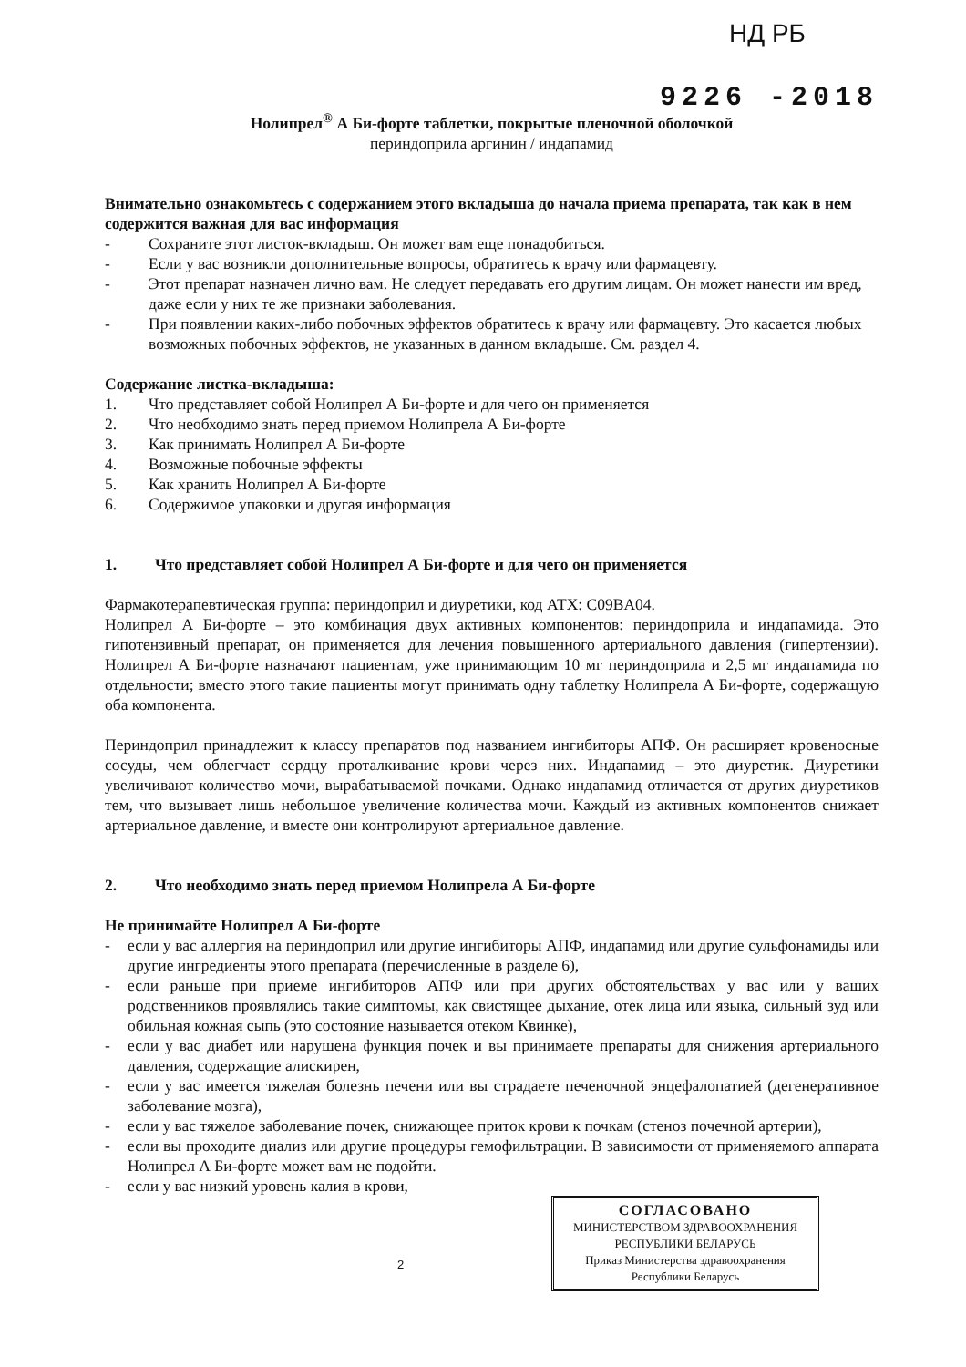НД РБ
9226 -2018
Нолипрел<sup>®</sup> А Би-форте таблетки, покрытые пленочной оболочкой
периндоприла аргинин / индапамид
Внимательно ознакомьтесь с содержанием этого вкладыша до начала приема препарата, так как в нем содержится важная для вас информация
- Сохраните этот листок-вкладыш. Он может вам еще понадобиться.
- Если у вас возникли дополнительные вопросы, обратитесь к врачу или фармацевту.
- Этот препарат назначен лично вам. Не следует передавать его другим лицам. Он может нанести им вред, даже если у них те же признаки заболевания.
- При появлении каких-либо побочных эффектов обратитесь к врачу или фармацевту. Это касается любых возможных побочных эффектов, не указанных в данном вкладыше. См. раздел 4.
Содержание листка-вкладыша:
1. Что представляет собой Нолипрел А Би-форте и для чего он применяется
2. Что необходимо знать перед приемом Нолипрела А Би-форте
3. Как принимать Нолипрел А Би-форте
4. Возможные побочные эффекты
5. Как хранить Нолипрел А Би-форте
6. Содержимое упаковки и другая информация
1. Что представляет собой Нолипрел А Би-форте и для чего он применяется
Фармакотерапевтическая группа: периндоприл и диуретики, код АТХ: C09BA04.
Нолипрел А Би-форте – это комбинация двух активных компонентов: периндоприла и индапамида. Это гипотензивный препарат, он применяется для лечения повышенного артериального давления (гипертензии). Нолипрел А Би-форте назначают пациентам, уже принимающим 10 мг периндоприла и 2,5 мг индапамида по отдельности; вместо этого такие пациенты могут принимать одну таблетку Нолипрела А Би-форте, содержащую оба компонента.
Периндоприл принадлежит к классу препаратов под названием ингибиторы АПФ. Он расширяет кровеносные сосуды, чем облегчает сердцу проталкивание крови через них. Индапамид – это диуретик. Диуретики увеличивают количество мочи, вырабатываемой почками. Однако индапамид отличается от других диуретиков тем, что вызывает лишь небольшое увеличение количества мочи. Каждый из активных компонентов снижает артериальное давление, и вместе они контролируют артериальное давление.
2. Что необходимо знать перед приемом Нолипрела А Би-форте
Не принимайте Нолипрел А Би-форте
- если у вас аллергия на периндоприл или другие ингибиторы АПФ, индапамид или другие сульфонамиды или другие ингредиенты этого препарата (перечисленные в разделе 6),
- если раньше при приеме ингибиторов АПФ или при других обстоятельствах у вас или у ваших родственников проявлялись такие симптомы, как свистящее дыхание, отек лица или языка, сильный зуд или обильная кожная сыпь (это состояние называется отеком Квинке),
- если у вас диабет или нарушена функция почек и вы принимаете препараты для снижения артериального давления, содержащие алискирен,
- если у вас имеется тяжелая болезнь печени или вы страдаете печеночной энцефалопатией (дегенеративное заболевание мозга),
- если у вас тяжелое заболевание почек, снижающее приток крови к почкам (стеноз почечной артерии),
- если вы проходите диализ или другие процедуры гемофильтрации. В зависимости от применяемого аппарата Нолипрел А Би-форте может вам не подойти.
- если у вас низкий уровень калия в крови,
СОГЛАСОВАНО
МИНИСТЕРСТВОМ ЗДРАВООХРАНЕНИЯ
РЕСПУБЛИКИ БЕЛАРУСЬ
Приказ Министерства здравоохранения
Республики Беларусь
2